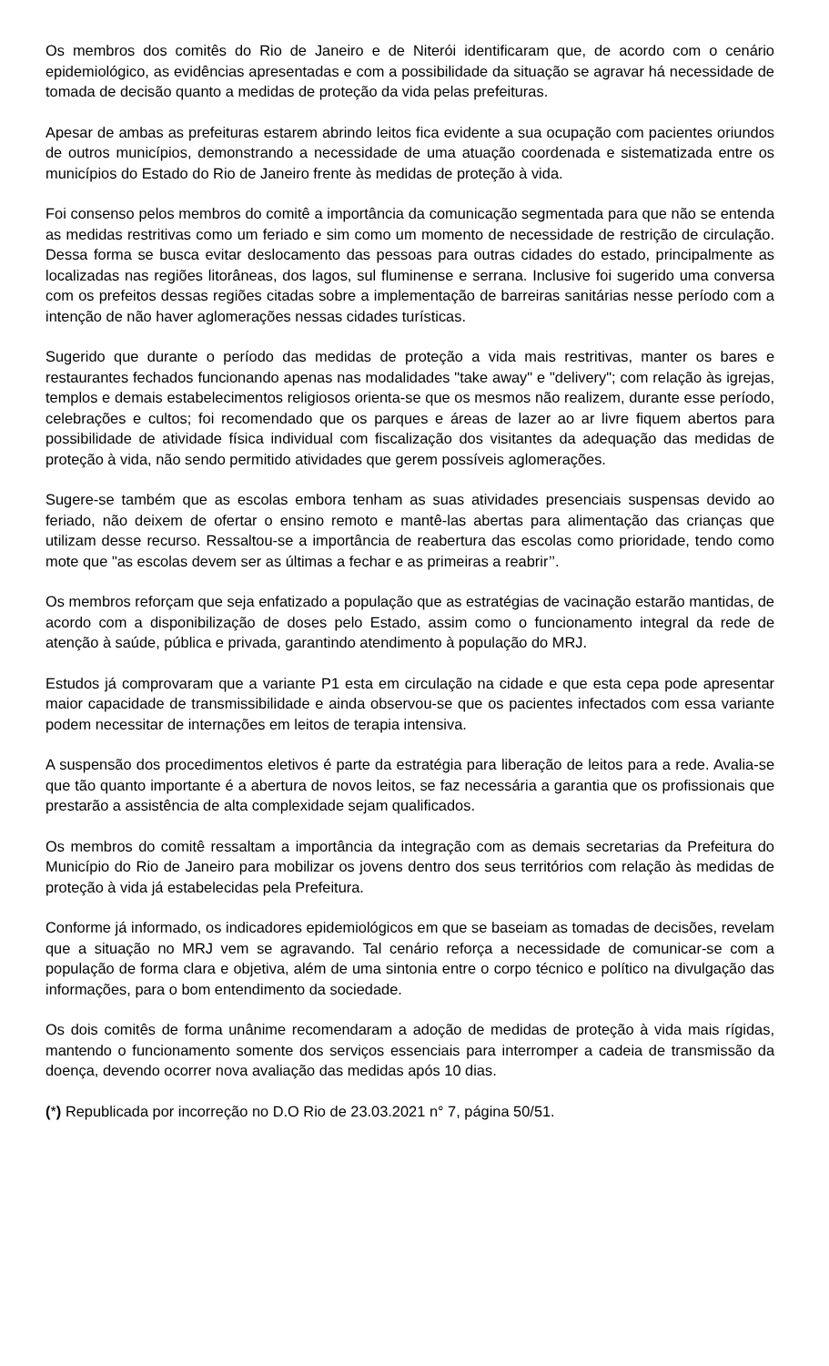Os membros dos comitês do Rio de Janeiro e de Niterói identificaram que, de acordo com o cenário epidemiológico, as evidências apresentadas e com a possibilidade da situação se agravar há necessidade de tomada de decisão quanto a medidas de proteção da vida pelas prefeituras.
Apesar de ambas as prefeituras estarem abrindo leitos fica evidente a sua ocupação com pacientes oriundos de outros municípios, demonstrando a necessidade de uma atuação coordenada e sistematizada entre os municípios do Estado do Rio de Janeiro frente às medidas de proteção à vida.
Foi consenso pelos membros do comitê a importância da comunicação segmentada para que não se entenda as medidas restritivas como um feriado e sim como um momento de necessidade de restrição de circulação. Dessa forma se busca evitar deslocamento das pessoas para outras cidades do estado, principalmente as localizadas nas regiões litorâneas, dos lagos, sul fluminense e serrana. Inclusive foi sugerido uma conversa com os prefeitos dessas regiões citadas sobre a implementação de barreiras sanitárias nesse período com a intenção de não haver aglomerações nessas cidades turísticas.
Sugerido que durante o período das medidas de proteção a vida mais restritivas, manter os bares e restaurantes fechados funcionando apenas nas modalidades "take away" e "delivery"; com relação às igrejas, templos e demais estabelecimentos religiosos orienta-se que os mesmos não realizem, durante esse período, celebrações e cultos; foi recomendado que os parques e áreas de lazer ao ar livre fiquem abertos para possibilidade de atividade física individual com fiscalização dos visitantes da adequação das medidas de proteção à vida, não sendo permitido atividades que gerem possíveis aglomerações.
Sugere-se também que as escolas embora tenham as suas atividades presenciais suspensas devido ao feriado, não deixem de ofertar o ensino remoto e mantê-las abertas para alimentação das crianças que utilizam desse recurso. Ressaltou-se a importância de reabertura das escolas como prioridade, tendo como mote que "as escolas devem ser as últimas a fechar e as primeiras a reabrir’’.
Os membros reforçam que seja enfatizado a população que as estratégias de vacinação estarão mantidas, de acordo com a disponibilização de doses pelo Estado, assim como o funcionamento integral da rede de atenção à saúde, pública e privada, garantindo atendimento à população do MRJ.
Estudos já comprovaram que a variante P1 esta em circulação na cidade e que esta cepa pode apresentar maior capacidade de transmissibilidade e ainda observou-se que os pacientes infectados com essa variante podem necessitar de internações em leitos de terapia intensiva.
A suspensão dos procedimentos eletivos é parte da estratégia para liberação de leitos para a rede. Avalia-se que tão quanto importante é a abertura de novos leitos, se faz necessária a garantia que os profissionais que prestarão a assistência de alta complexidade sejam qualificados.
Os membros do comitê ressaltam a importância da integração com as demais secretarias da Prefeitura do Município do Rio de Janeiro para mobilizar os jovens dentro dos seus territórios com relação às medidas de proteção à vida já estabelecidas pela Prefeitura.
Conforme já informado, os indicadores epidemiológicos em que se baseiam as tomadas de decisões, revelam que a situação no MRJ vem se agravando. Tal cenário reforça a necessidade de comunicar-se com a população de forma clara e objetiva, além de uma sintonia entre o corpo técnico e político na divulgação das informações, para o bom entendimento da sociedade.
Os dois comitês de forma unânime recomendaram a adoção de medidas de proteção à vida mais rígidas, mantendo o funcionamento somente dos serviços essenciais para interromper a cadeia de transmissão da doença, devendo ocorrer nova avaliação das medidas após 10 dias.
(*) Republicada por incorreção no D.O Rio de 23.03.2021 n° 7, página 50/51.